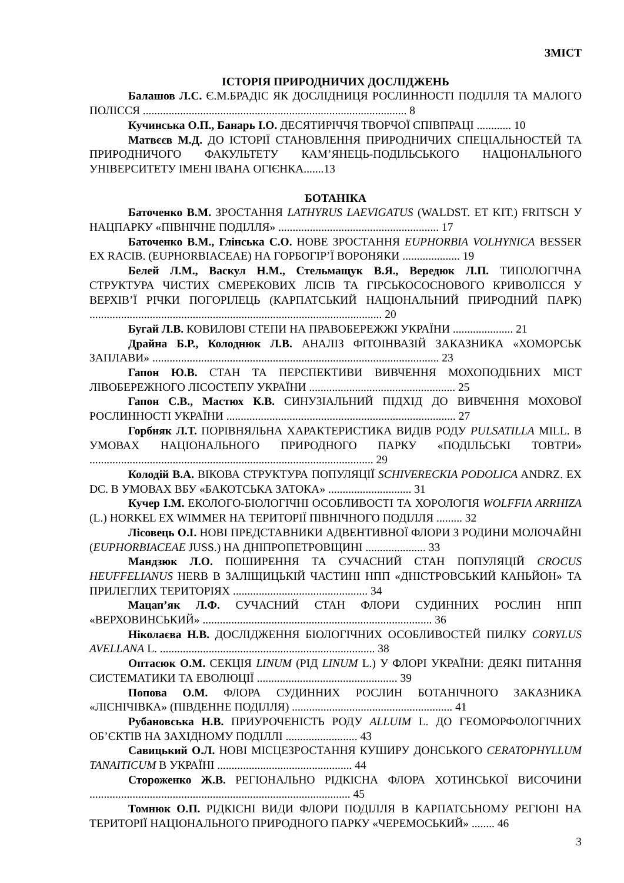ЗМІСТ
ІСТОРІЯ ПРИРОДНИЧИХ ДОСЛІДЖЕНЬ
Балашов Л.С. Є.М.БРАДІС ЯК ДОСЛІДНИЦЯ РОСЛИННОСТІ ПОДІЛЛЯ ТА МАЛОГО ПОЛІССЯ ............................................................................................ 8
Кучинська О.П., Банарь І.О. ДЕСЯТИРІЧЧЯ ТВОРЧОЇ СПІВПРАЦІ ............ 10
Матвєєв М.Д. ДО ІСТОРІЇ СТАНОВЛЕННЯ ПРИРОДНИЧИХ СПЕЦІАЛЬНОСТЕЙ ТА ПРИРОДНИЧОГО ФАКУЛЬТЕТУ КАМ’ЯНЕЦЬ-ПОДІЛЬСЬКОГО НАЦІОНАЛЬНОГО УНІВЕРСИТЕТУ ІМЕНІ ІВАНА ОГІЄНКА.......13
БОТАНІКА
Баточенко В.М. ЗРОСТАННЯ LATHYRUS LAEVIGATUS (WALDST. ET KIT.) FRITSCH У НАЦПАРКУ «ПІВНІЧНЕ ПОДІЛЛЯ» ........................................................ 17
Баточенко В.М., Глінська С.О. НОВЕ ЗРОСТАННЯ EUPHORBIA VOLHYNICA BESSER EX RACIB. (EUPHORBIACEAE) НА ГОРБОГІР’Ї ВОРОНЯКИ .................... 19
Белей Л.М., Васкул Н.М., Стельмащук В.Я., Вередюк Л.П. ТИПОЛОГІЧНА СТРУКТУРА ЧИСТИХ СМЕРЕКОВИХ ЛІСІВ ТА ГІРСЬКОСОСНОВОГО КРИВОЛІССЯ У ВЕРХІВ’Ї РІЧКИ ПОГОРІЛЕЦЬ (КАРПАТСЬКИЙ НАЦІОНАЛЬНИЙ ПРИРОДНИЙ ПАРК) ...................................................................................................... 20
Бугай Л.В. КОВИЛОВІ СТЕПИ НА ПРАВОБЕРЕЖЖІ УКРАЇНИ ..................... 21
Драйна Б.Р., Колоднюк Л.В. АНАЛІЗ ФІТОІНВАЗІЙ ЗАКАЗНИКА «ХОМОРСЬК ЗАПЛАВИ» .................................................................................................... 23
Гапон Ю.В. СТАН ТА ПЕРСПЕКТИВИ ВИВЧЕННЯ МОХОПОДІБНИХ МІСТ ЛІВОБЕРЕЖНОГО ЛІСОСТЕПУ УКРАЇНИ ................................................... 25
Гапон С.В., Мастюх К.В. СИНУЗІАЛЬНИЙ ПІДХІД ДО ВИВЧЕННЯ МОХОВОЇ РОСЛИННОСТІ УКРАЇНИ ................................................................................ 27
Горбняк Л.Т. ПОРІВНЯЛЬНА ХАРАКТЕРИСТИКА ВИДІВ РОДУ PULSATILLA MILL. В УМОВАХ НАЦІОНАЛЬНОГО ПРИРОДНОГО ПАРКУ «ПОДІЛЬСЬКІ ТОВТРИ» ................................................................................................... 29
Колодій В.А. ВІКОВА СТРУКТУРА ПОПУЛЯЦІЇ SCHIVERECKIA PODOLICA ANDRZ. EX DC. В УМОВАХ ВБУ «БАКОТСЬКА ЗАТОКА» ............................. 31
Кучер І.М. ЕКОЛОГО-БІОЛОГІЧНІ ОСОБЛИВОСТІ ТА ХОРОЛОГІЯ WOLFFIA ARRHIZA (L.) HORKEL EX WIMMER НА ТЕРИТОРІЇ ПІВНІЧНОГО ПОДІЛЛЯ ......... 32
Лісовець О.І. НОВІ ПРЕДСТАВНИКИ АДВЕНТИВНОЇ ФЛОРИ З РОДИНИ МОЛОЧАЙНІ (EUPHORBIACEAE JUSS.) НА ДНІПРОПЕТРОВЩИНІ ..................... 33
Мандзюк Л.О. ПОШИРЕННЯ ТА СУЧАСНИЙ СТАН ПОПУЛЯЦІЙ CROCUS HEUFFELIANUS HERB В ЗАЛІЩИЦЬКІЙ ЧАСТИНІ НПП «ДНІСТРОВСЬКИЙ КАНЬЙОН» ТА ПРИЛЕГЛИХ ТЕРИТОРІЯХ ............................................... 34
Мацап’як Л.Ф. СУЧАСНИЙ СТАН ФЛОРИ СУДИННИХ РОСЛИН НПП «ВЕРХОВИНСЬКИЙ» ................................................................................ 36
Ніколаєва Н.В. ДОСЛІДЖЕННЯ БІОЛОГІЧНИХ ОСОБЛИВОСТЕЙ ПИЛКУ CORYLUS AVELLANA L. ........................................................................... 38
Оптасюк О.М. СЕКЦІЯ LINUM (РІД LINUM L.) У ФЛОРІ УКРАЇНИ: ДЕЯКІ ПИТАННЯ СИСТЕМАТИКИ ТА ЕВОЛЮЦІЇ ................................................. 39
Попова О.М. ФЛОРА СУДИННИХ РОСЛИН БОТАНІЧНОГО ЗАКАЗНИКА «ЛІСНІЧІВКА» (ПІВДЕННЕ ПОДІЛЛЯ) ........................................................ 41
Рубановська Н.В. ПРИУРОЧЕНІСТЬ РОДУ ALLUIM L. ДО ГЕОМОРФОЛОГІЧНИХ ОБ’ЄКТІВ НА ЗАХІДНОМУ ПОДІЛЛІ ......................... 43
Савицький О.Л. НОВІ МІСЦЕЗРОСТАННЯ КУШИРУ ДОНСЬКОГО CERATOPHYLLUM TANAITICUM В УКРАЇНІ ............................................... 44
Стороженко Ж.В. РЕГІОНАЛЬНО РІДКІСНА ФЛОРА ХОТИНСЬКОЇ ВИСОЧИНИ ........................................................................................... 45
Томнюк О.П. РІДКІСНІ ВИДИ ФЛОРИ ПОДІЛЛЯ В КАРПАТСЬНОМУ РЕГІОНІ НА ТЕРИТОРІЇ НАЦІОНАЛЬНОГО ПРИРОДНОГО ПАРКУ «ЧЕРЕМОСЬКИЙ» ........ 46
3